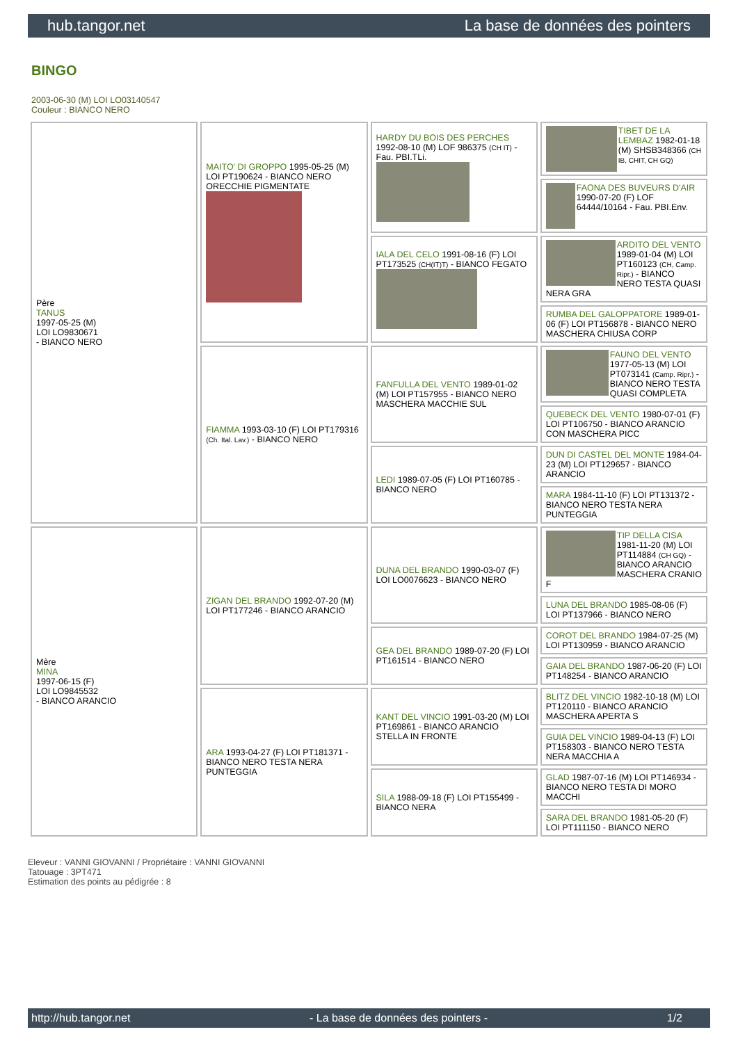hub.tangor.net La base de données des pointers
BINGO
2003-06-30 (M) LOI LO03140547
Couleur : BIANCO NERO
| Père TANUS 1997-05-25 (M) LOI LO9830671 - BIANCO NERO | MAITO' DI GROPPO 1995-05-25 (M) LOI PT190624 - BIANCO NERO ORECCHIE PIGMENTATE | HARDY DU BOIS DES PERCHES 1992-08-10 (M) LOF 986375 (CH IT) - Fau. PBI.TLi. | TIBET DE LA LEMBAZ 1982-01-18 (M) SHSB348366 (CH IB, CHIT, CH GQ) |
| | | | FAONA DES BUVEURS D'AIR 1990-07-20 (F) LOF 64444/10164 - Fau. PBI.Env. |
| | | IALA DEL CELO 1991-08-16 (F) LOI PT173525 (CH(IT)T) - BIANCO FEGATO | ARDITO DEL VENTO 1989-01-04 (M) LOI PT160123 (CH, Camp. Ripr.) - BIANCO NERO TESTA QUASI NERA GRA |
| | | | RUMBA DEL GALOPPATORE 1989-01-06 (F) LOI PT156878 - BIANCO NERO MASCHERA CHIUSA CORP |
| | FIAMMA 1993-03-10 (F) LOI PT179316 (Ch. Ital. Lav.) - BIANCO NERO | FANFULLA DEL VENTO 1989-01-02 (M) LOI PT157955 - BIANCO NERO MASCHERA MACCHIE SUL | FAUNO DEL VENTO 1977-05-13 (M) LOI PT073141 (Camp. Ripr.) - BIANCO NERO TESTA QUASI COMPLETA |
| | | | QUEBECK DEL VENTO 1980-07-01 (F) LOI PT106750 - BIANCO ARANCIO CON MASCHERA PICC |
| | | LEDI 1989-07-05 (F) LOI PT160785 - BIANCO NERO | DUN DI CASTEL DEL MONTE 1984-04-23 (M) LOI PT129657 - BIANCO ARANCIO |
| | | | MARA 1984-11-10 (F) LOI PT131372 - BIANCO NERO TESTA NERA PUNTEGGIA |
| Mère MINA 1997-06-15 (F) LOI LO9845532 - BIANCO ARANCIO | ZIGAN DEL BRANDO 1992-07-20 (M) LOI PT177246 - BIANCO ARANCIO | DUNA DEL BRANDO 1990-03-07 (F) LOI LO0076623 - BIANCO NERO | TIP DELLA CISA 1981-11-20 (M) LOI PT114884 (CH GQ) - BIANCO ARANCIO MASCHERA CRANIO F |
| | | | LUNA DEL BRANDO 1985-08-06 (F) LOI PT137966 - BIANCO NERO |
| | | GEA DEL BRANDO 1989-07-20 (F) LOI PT161514 - BIANCO NERO | COROT DEL BRANDO 1984-07-25 (M) LOI PT130959 - BIANCO ARANCIO |
| | | | GAIA DEL BRANDO 1987-06-20 (F) LOI PT148254 - BIANCO ARANCIO |
| | ARA 1993-04-27 (F) LOI PT181371 - BIANCO NERO TESTA NERA PUNTEGGIA | KANT DEL VINCIO 1991-03-20 (M) LOI PT169861 - BIANCO ARANCIO STELLA IN FRONTE | BLITZ DEL VINCIO 1982-10-18 (M) LOI PT120110 - BIANCO ARANCIO MASCHERA APERTA S |
| | | | GUIA DEL VINCIO 1989-04-13 (F) LOI PT158303 - BIANCO NERO TESTA NERA MACCHIA A |
| | | SILA 1988-09-18 (F) LOI PT155499 - BIANCO NERA | GLAD 1987-07-16 (M) LOI PT146934 - BIANCO NERO TESTA DI MORO MACCHI |
| | | | SARA DEL BRANDO 1981-05-20 (F) LOI PT111150 - BIANCO NERO |
Eleveur : VANNI GIOVANNI / Propriétaire : VANNI GIOVANNI
Tatouage : 3PT471
Estimation des points au pédigrée : 8
http://hub.tangor.net - La base de données des pointers - 1/2